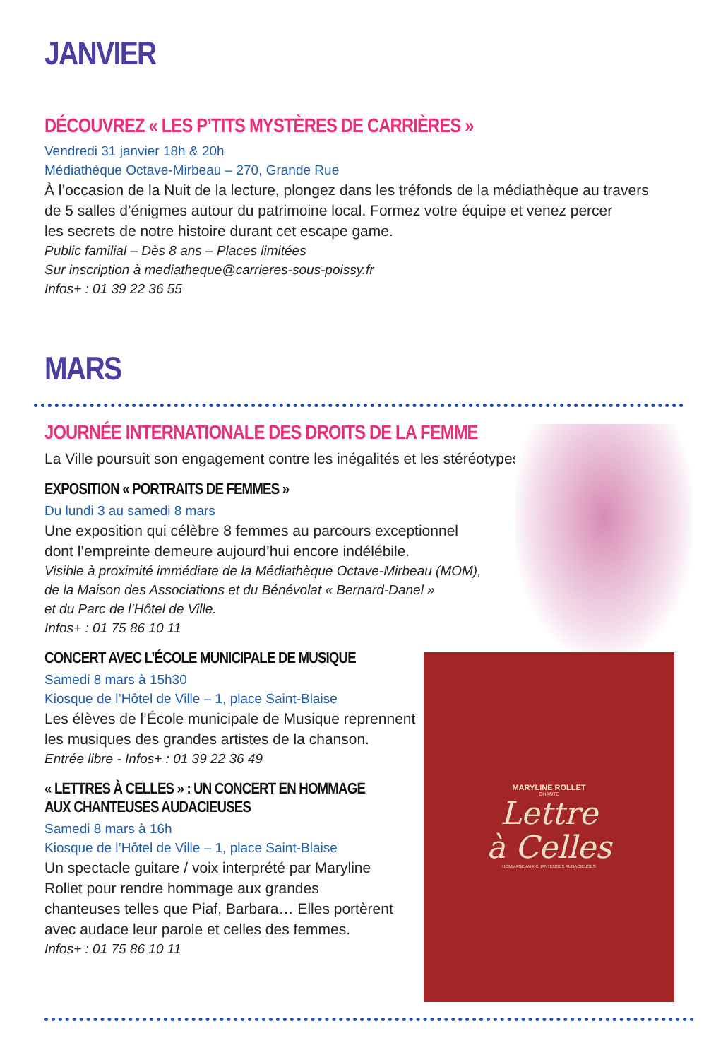MARYLINE ROLLET
CHANTE
Lettre
à Celles
HOMMAGE AUX CHANTEUSES AUDACIEUSES
JANVIER
DÉCOUVREZ « LES P’TITS MYSTÈRES DE CARRIÈRES »
Vendredi 31 janvier 18h & 20h
Médiathèque Octave-Mirbeau – 270, Grande Rue
À l’occasion de la Nuit de la lecture, plongez dans les tréfonds de la médiathèque au travers
de 5 salles d’énigmes autour du patrimoine local. Formez votre équipe et venez percer
les secrets de notre histoire durant cet escape game.
Public familial – Dès 8 ans – Places limitées
Sur inscription à mediatheque@carrieres-sous-poissy.fr
Infos+ : 01 39 22 36 55
MARS
JOURNÉE INTERNATIONALE DES DROITS DE LA FEMME
La Ville poursuit son engagement contre les inégalités et les stéréotypes.
EXPOSITION « PORTRAITS DE FEMMES »
Du lundi 3 au samedi 8 mars
Une exposition qui célèbre 8 femmes au parcours exceptionnel
dont l’empreinte demeure aujourd’hui encore indélébile.
Visible à proximité immédiate de la Médiathèque Octave-Mirbeau (MOM),
de la Maison des Associations et du Bénévolat « Bernard-Danel »
et du Parc de l’Hôtel de Ville.
Infos+ : 01 75 86 10 11
CONCERT AVEC L’ÉCOLE MUNICIPALE DE MUSIQUE
Samedi 8 mars à 15h30
Kiosque de l’Hôtel de Ville – 1, place Saint-Blaise
Les élèves de l’École municipale de Musique reprennent
les musiques des grandes artistes de la chanson.
Entrée libre - Infos+ : 01 39 22 36 49
« LETTRES À CELLES » : UN CONCERT EN HOMMAGE
AUX CHANTEUSES AUDACIEUSES
Samedi 8 mars à 16h
Kiosque de l’Hôtel de Ville – 1, place Saint-Blaise
Un spectacle guitare / voix interprété par Maryline
Rollet pour rendre hommage aux grandes
chanteuses telles que Piaf, Barbara… Elles portèrent
avec audace leur parole et celles des femmes.
Infos+ : 01 75 86 10 11